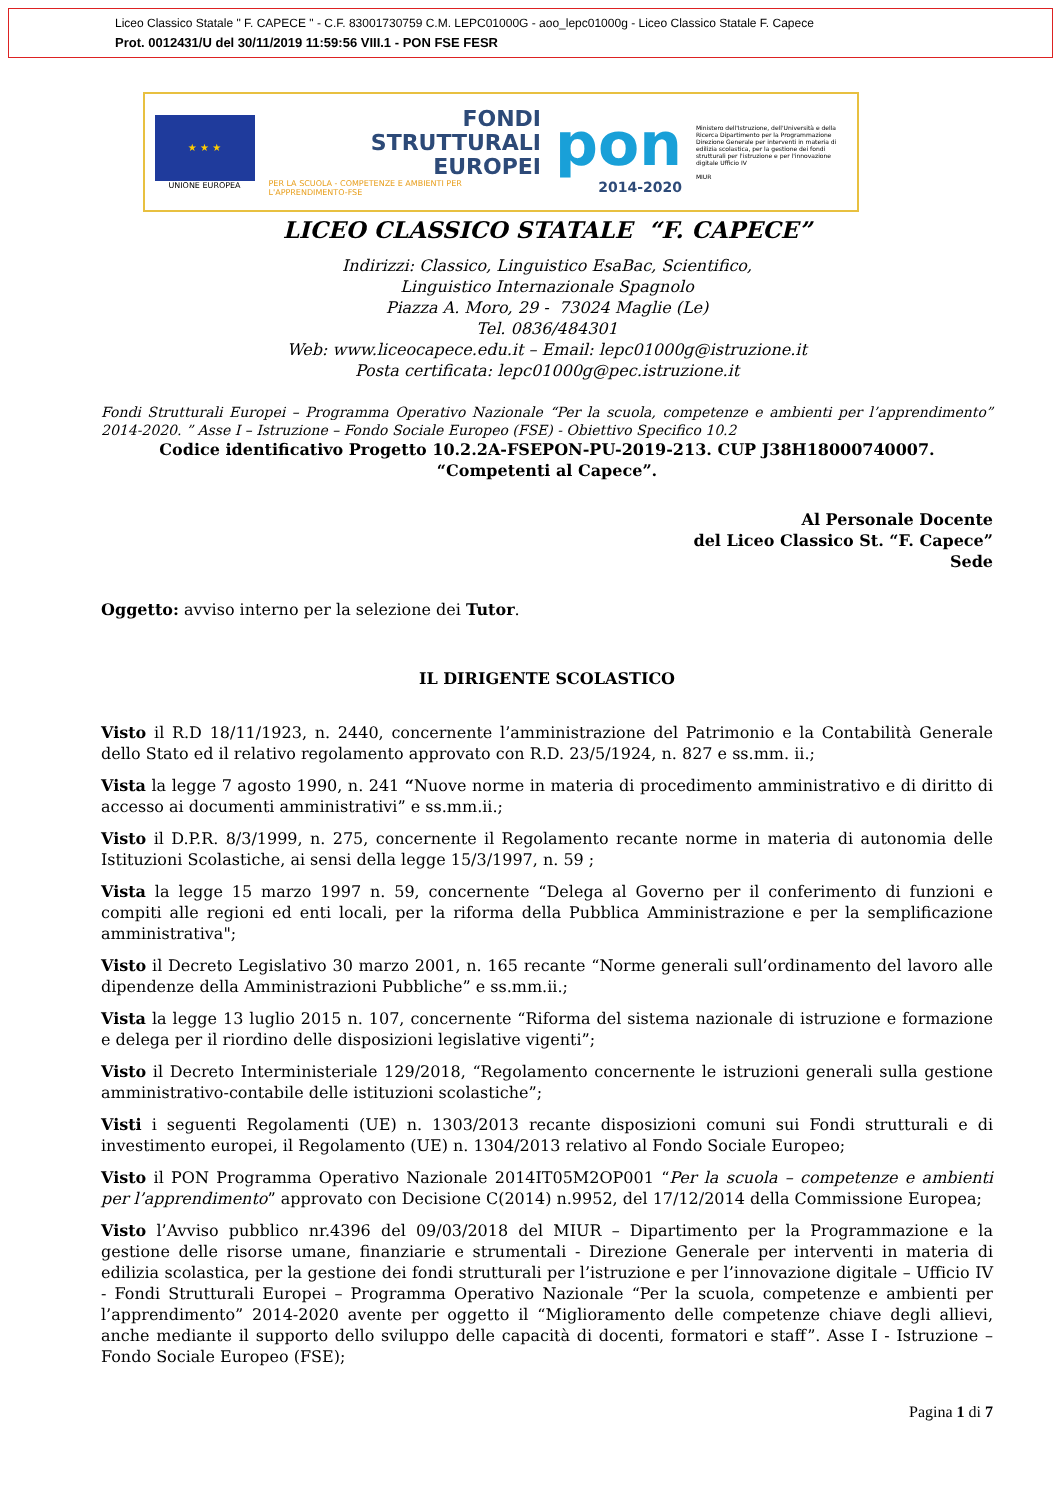Liceo Classico Statale " F. CAPECE " - C.F. 83001730759 C.M. LEPC01000G - aoo_lepc01000g - Liceo Classico Statale F. Capece
Prot. 0012431/U del 30/11/2019 11:59:56 VIII.1 - PON FSE FESR
★ ★ ★
UNIONE EUROPEA
FONDI
STRUTTURALI
EUROPEI
PER LA SCUOLA - COMPETENZE E AMBIENTI PER L'APPRENDIMENTO-FSE
pon
2014-2020
Ministero dell'Istruzione, dell'Università e della Ricerca Dipartimento per la Programmazione Direzione Generale per interventi in materia di edilizia scolastica, per la gestione dei fondi strutturali per l'istruzione e per l'innovazione digitale Ufficio IV
MIUR
LICEO CLASSICO STATALE “F. CAPECE”
Indirizzi: Classico, Linguistico EsaBac, Scientifico,
Linguistico Internazionale Spagnolo
Piazza A. Moro, 29 - 73024 Maglie (Le)
Tel. 0836/484301
Web: www.liceocapece.edu.it – Email: lepc01000g@istruzione.it
Posta certificata: lepc01000g@pec.istruzione.it
Fondi Strutturali Europei – Programma Operativo Nazionale “Per la scuola, competenze e ambienti per l’apprendimento” 2014-2020. ” Asse I – Istruzione – Fondo Sociale Europeo (FSE) - Obiettivo Specifico 10.2
Codice identificativo Progetto 10.2.2A-FSEPON-PU-2019-213. CUP J38H18000740007.
“Competenti al Capece”.
Al Personale Docente
del Liceo Classico St. “F. Capece”
Sede
Oggetto: avviso interno per la selezione dei Tutor.
IL DIRIGENTE SCOLASTICO
Visto il R.D 18/11/1923, n. 2440, concernente l’amministrazione del Patrimonio e la Contabilità Generale dello Stato ed il relativo regolamento approvato con R.D. 23/5/1924, n. 827 e ss.mm. ii.;
Vista la legge 7 agosto 1990, n. 241 “Nuove norme in materia di procedimento amministrativo e di diritto di accesso ai documenti amministrativi” e ss.mm.ii.;
Visto il D.P.R. 8/3/1999, n. 275, concernente il Regolamento recante norme in materia di autonomia delle Istituzioni Scolastiche, ai sensi della legge 15/3/1997, n. 59 ;
Vista la legge 15 marzo 1997 n. 59, concernente “Delega al Governo per il conferimento di funzioni e compiti alle regioni ed enti locali, per la riforma della Pubblica Amministrazione e per la semplificazione amministrativa";
Visto il Decreto Legislativo 30 marzo 2001, n. 165 recante “Norme generali sull’ordinamento del lavoro alle dipendenze della Amministrazioni Pubbliche” e ss.mm.ii.;
Vista la legge 13 luglio 2015 n. 107, concernente “Riforma del sistema nazionale di istruzione e formazione e delega per il riordino delle disposizioni legislative vigenti”;
Visto il Decreto Interministeriale 129/2018, “Regolamento concernente le istruzioni generali sulla gestione amministrativo-contabile delle istituzioni scolastiche”;
Visti i seguenti Regolamenti (UE) n. 1303/2013 recante disposizioni comuni sui Fondi strutturali e di investimento europei, il Regolamento (UE) n. 1304/2013 relativo al Fondo Sociale Europeo;
Visto il PON Programma Operativo Nazionale 2014IT05M2OP001 “Per la scuola – competenze e ambienti per l’apprendimento” approvato con Decisione C(2014) n.9952, del 17/12/2014 della Commissione Europea;
Visto l’Avviso pubblico nr.4396 del 09/03/2018 del MIUR – Dipartimento per la Programmazione e la gestione delle risorse umane, finanziarie e strumentali - Direzione Generale per interventi in materia di edilizia scolastica, per la gestione dei fondi strutturali per l’istruzione e per l’innovazione digitale – Ufficio IV - Fondi Strutturali Europei – Programma Operativo Nazionale “Per la scuola, competenze e ambienti per l’apprendimento” 2014-2020 avente per oggetto il “Miglioramento delle competenze chiave degli allievi, anche mediante il supporto dello sviluppo delle capacità di docenti, formatori e staff”. Asse I - Istruzione – Fondo Sociale Europeo (FSE);
Pagina 1 di 7